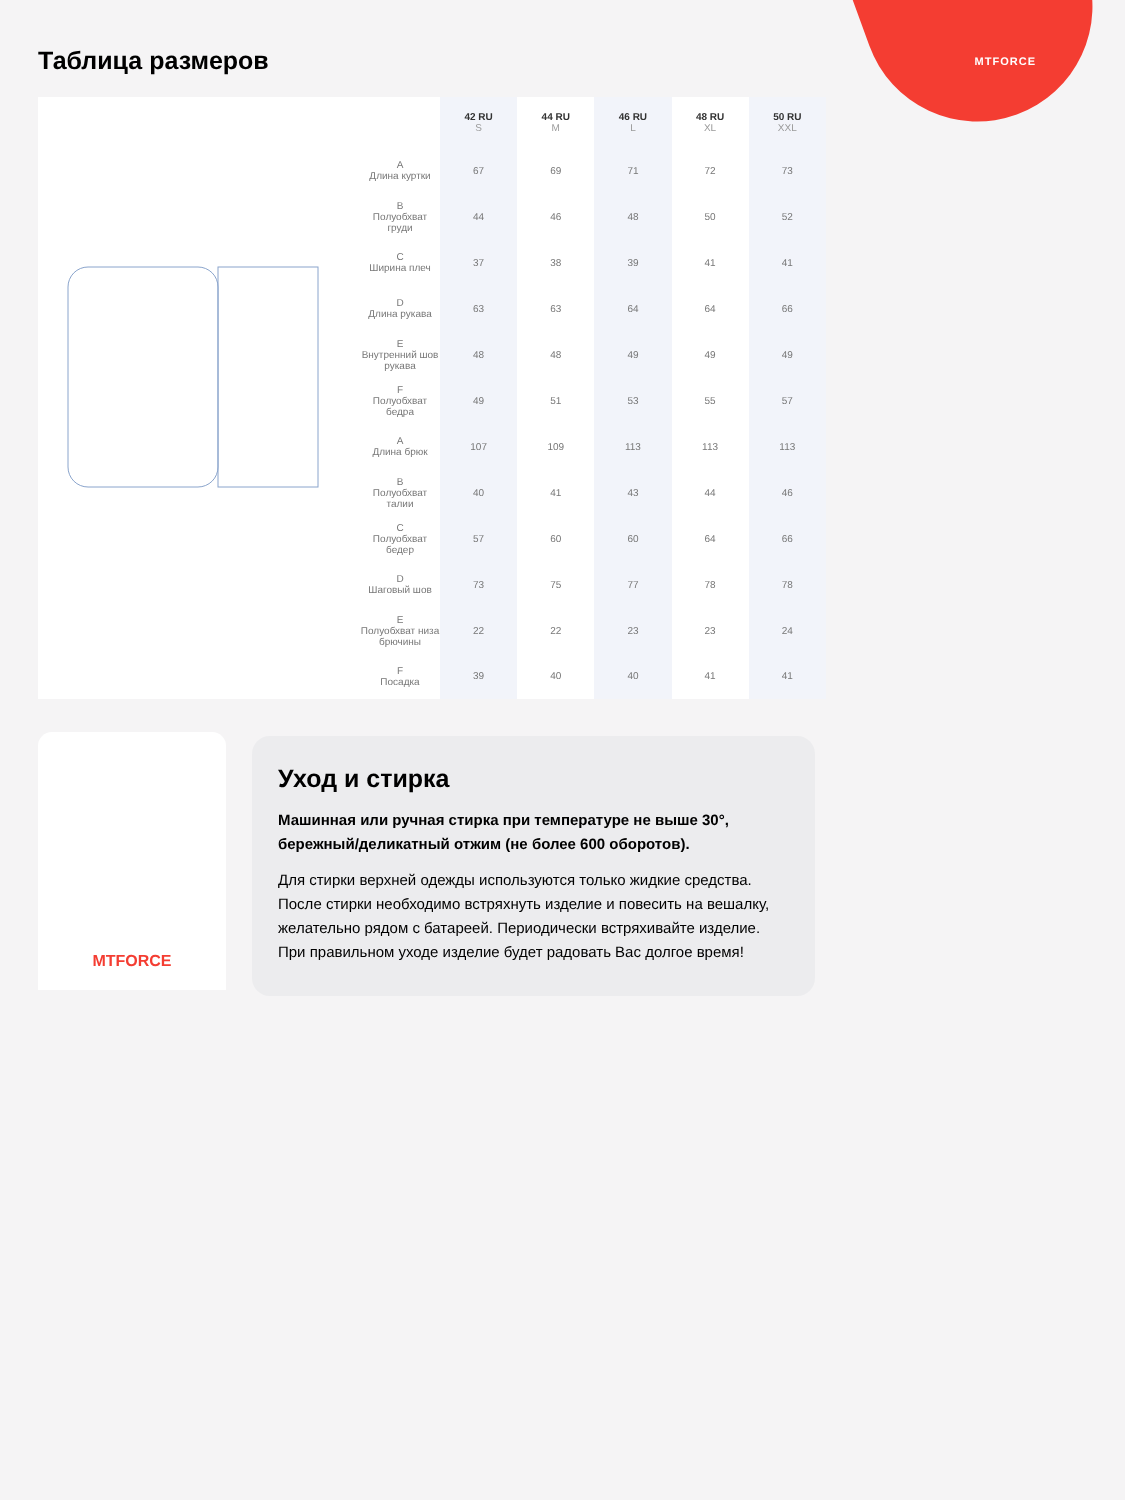MTFORCE Таблица размеров
| | 42 RU S | 44 RU M | 46 RU L | 48 RU XL | 50 RU XXL |
| --- | --- | --- | --- | --- | --- |
| A Длина куртки | 67 | 69 | 71 | 72 | 73 |
| B Полуобхват груди | 44 | 46 | 48 | 50 | 52 |
| C Ширина плеч | 37 | 38 | 39 | 41 | 41 |
| D Длина рукава | 63 | 63 | 64 | 64 | 66 |
| E Внутренний шов рукава | 48 | 48 | 49 | 49 | 49 |
| F Полуобхват бедра | 49 | 51 | 53 | 55 | 57 |
| A Длина брюк | 107 | 109 | 113 | 113 | 113 |
| B Полуобхват талии | 40 | 41 | 43 | 44 | 46 |
| C Полуобхват бедер | 57 | 60 | 60 | 64 | 66 |
| D Шаговый шов | 73 | 75 | 77 | 78 | 78 |
| E Полуобхват низа брючины | 22 | 22 | 23 | 23 | 24 |
| F Посадка | 39 | 40 | 40 | 41 | 41 |
MTFORCE
Уход и стирка
Машинная или ручная стирка при температуре не выше 30°, бережный/деликатный отжим (не более 600 оборотов).
Для стирки верхней одежды используются только жидкие средства. После стирки необходимо встряхнуть изделие и повесить на вешалку, желательно рядом с батареей. Периодически встряхивайте изделие. При правильном уходе изделие будет радовать Вас долгое время!